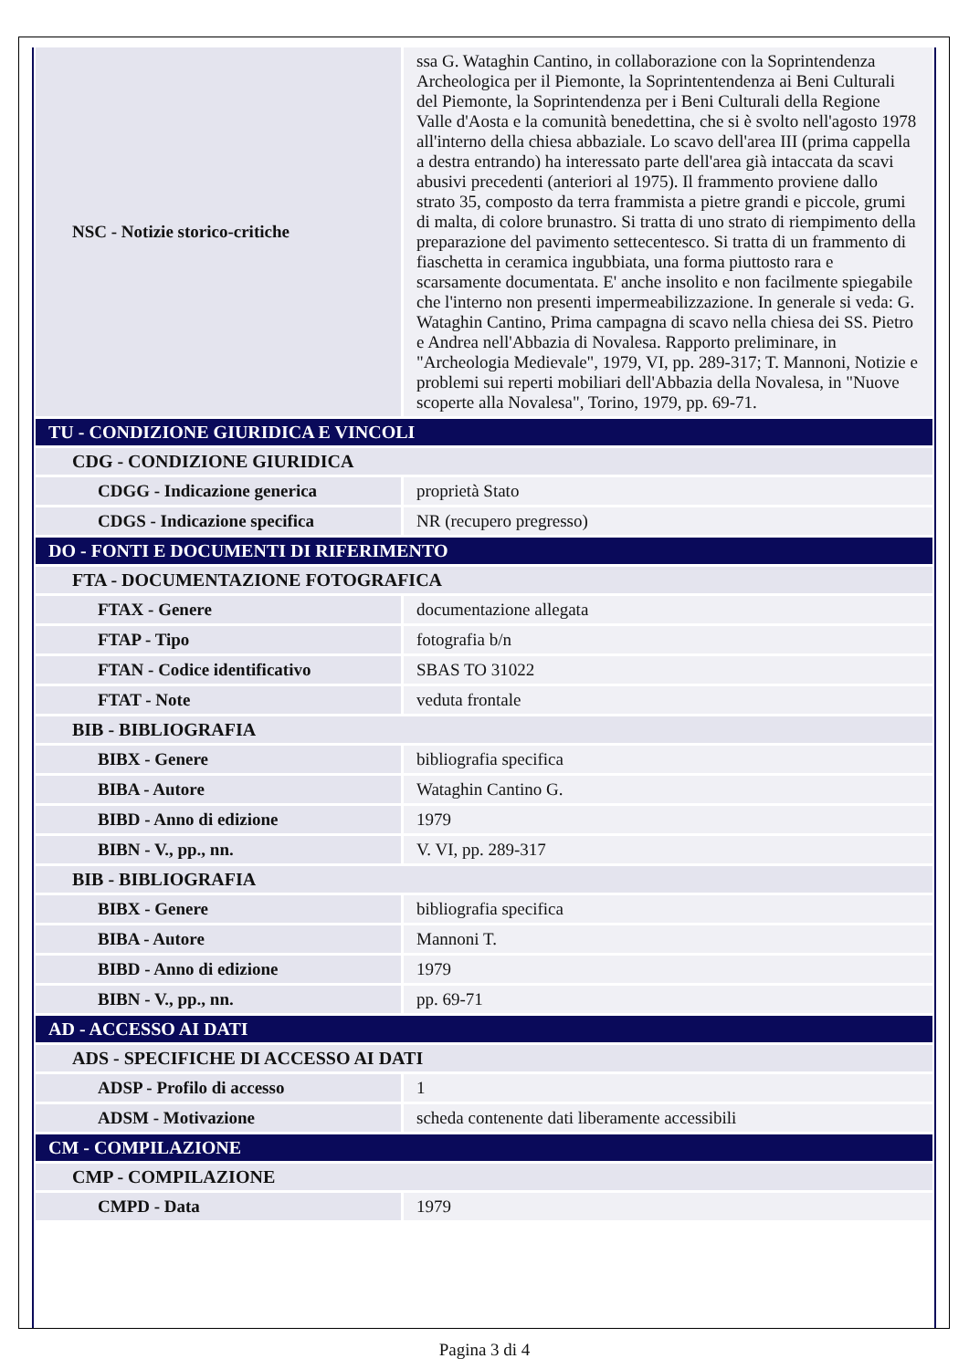| NSC - Notizie storico-critiche | ssa G. Wataghin Cantino, in collaborazione con la Soprintendenza Archeologica per il Piemonte, la Soprintentendenza ai Beni Culturali del Piemonte, la Soprintendenza per i Beni Culturali della Regione Valle d'Aosta e la comunità benedettina, che si è svolto nell'agosto 1978 all'interno della chiesa abbaziale. Lo scavo dell'area III (prima cappella a destra entrando) ha interessato parte dell'area già intaccata da scavi abusivi precedenti (anteriori al 1975). Il frammento proviene dallo strato 35, composto da terra frammista a pietre grandi e piccole, grumi di malta, di colore brunastro. Si tratta di uno strato di riempimento della preparazione del pavimento settecentesco. Si tratta di un frammento di fiaschetta in ceramica ingubbiata, una forma piuttosto rara e scarsamente documentata. E' anche insolito e non facilmente spiegabile che l'interno non presenti impermeabilizzazione. In generale si veda: G. Wataghin Cantino, Prima campagna di scavo nella chiesa dei SS. Pietro e Andrea nell'Abbazia di Novalesa. Rapporto preliminare, in "Archeologia Medievale", 1979, VI, pp. 289-317; T. Mannoni, Notizie e problemi sui reperti mobiliari dell'Abbazia della Novalesa, in "Nuove scoperte alla Novalesa", Torino, 1979, pp. 69-71. |
| TU - CONDIZIONE GIURIDICA E VINCOLI | |
| CDG - CONDIZIONE GIURIDICA | |
| CDGG - Indicazione generica | proprietà Stato |
| CDGS - Indicazione specifica | NR (recupero pregresso) |
| DO - FONTI E DOCUMENTI DI RIFERIMENTO | |
| FTA - DOCUMENTAZIONE FOTOGRAFICA | |
| FTAX - Genere | documentazione allegata |
| FTAP - Tipo | fotografia b/n |
| FTAN - Codice identificativo | SBAS TO 31022 |
| FTAT - Note | veduta frontale |
| BIB - BIBLIOGRAFIA | |
| BIBX - Genere | bibliografia specifica |
| BIBA - Autore | Wataghin Cantino G. |
| BIBD - Anno di edizione | 1979 |
| BIBN - V., pp., nn. | V. VI, pp. 289-317 |
| BIB - BIBLIOGRAFIA | |
| BIBX - Genere | bibliografia specifica |
| BIBA - Autore | Mannoni T. |
| BIBD - Anno di edizione | 1979 |
| BIBN - V., pp., nn. | pp. 69-71 |
| AD - ACCESSO AI DATI | |
| ADS - SPECIFICHE DI ACCESSO AI DATI | |
| ADSP - Profilo di accesso | 1 |
| ADSM - Motivazione | scheda contenente dati liberamente accessibili |
| CM - COMPILAZIONE | |
| CMP - COMPILAZIONE | |
| CMPD - Data | 1979 |
Pagina 3 di 4